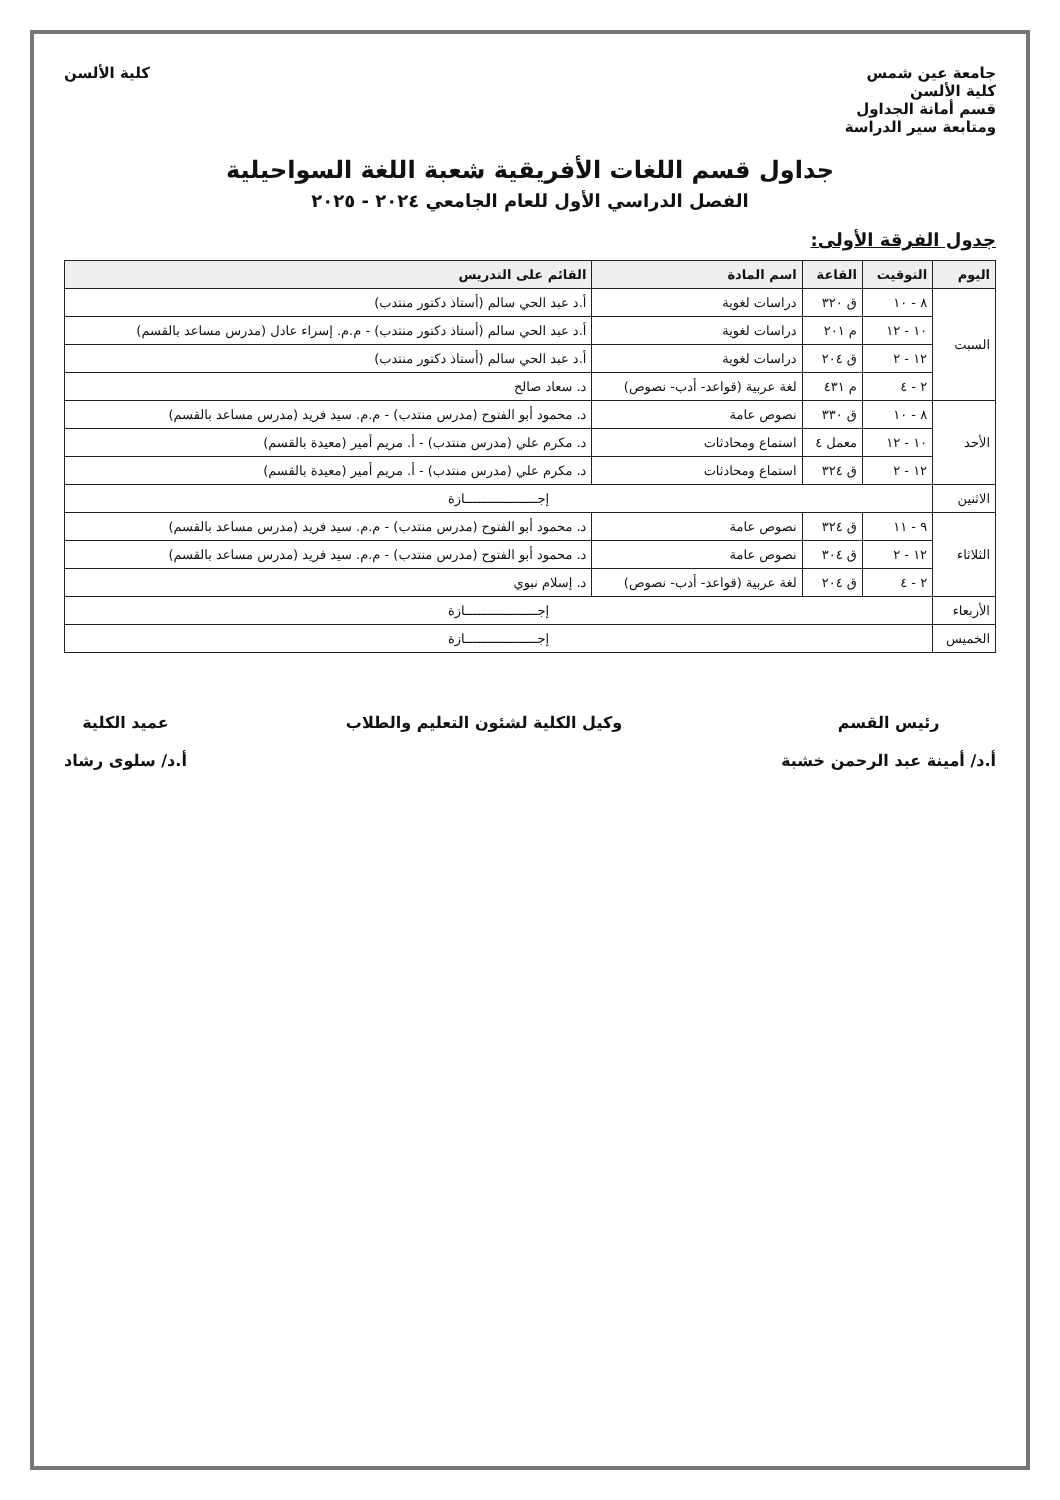جامعة عين شمس
كلية الألسن
قسم أمانة الجداول
ومتابعة سير الدراسة
كلية الألسن
جداول قسم اللغات الأفريقية شعبة اللغة السواحيلية
الفصل الدراسي الأول للعام الجامعي ٢٠٢٤ - ٢٠٢٥
جدول الفرقة الأولى:
| اليوم | التوقيت | القاعة | اسم المادة | القائم على التدريس |
| --- | --- | --- | --- | --- |
| السبت | ٨ - ١٠ | ق ٣٢٠ | دراسات لغوية | أ.د عبد الحي سالم (أستاذ دكتور منتدب) |
| | ١٠ - ١٢ | م ٢٠١ | دراسات لغوية | أ.د عبد الحي سالم (أستاذ دكتور منتدب) - م.م. إسراء عادل (مدرس مساعد بالقسم) |
| | ١٢ - ٢ | ق ٢٠٤ | دراسات لغوية | أ.د عبد الحي سالم (أستاذ دكتور منتدب) |
| | ٢ - ٤ | م ٤٣١ | لغة عربية (قواعد- أدب- نصوص) | د. سعاد صالح |
| الأحد | ٨ - ١٠ | ق ٣٣٠ | نصوص عامة | د. محمود أبو الفتوح (مدرس منتدب) - م.م. سيد فريد (مدرس مساعد بالقسم) |
| | ١٠ - ١٢ | معمل ٤ | استماع ومحادثات | د. مكرم علي (مدرس منتدب) - أ. مريم أمير (معيدة بالقسم) |
| | ١٢ - ٢ | ق ٣٢٤ | استماع ومحادثات | د. مكرم علي (مدرس منتدب) - أ. مريم أمير (معيدة بالقسم) |
| الاثنين | إجـــــــــــــــــــازة | | | |
| الثلاثاء | ٩ - ١١ | ق ٣٢٤ | نصوص عامة | د. محمود أبو الفتوح (مدرس منتدب) - م.م. سيد فريد (مدرس مساعد بالقسم) |
| | ١٢ - ٢ | ق ٣٠٤ | نصوص عامة | د. محمود أبو الفتوح (مدرس منتدب) - م.م. سيد فريد (مدرس مساعد بالقسم) |
| | ٢ - ٤ | ق ٢٠٤ | لغة عربية (قواعد- أدب- نصوص) | د. إسلام نبوي |
| الأربعاء | إجـــــــــــــــــــازة | | | |
| الخميس | إجـــــــــــــــــــازة | | | |
رئيس القسم
أ.د/ أمينة عبد الرحمن خشبة
وكيل الكلية لشئون التعليم والطلاب
عميد الكلية
أ.د/ سلوى رشاد